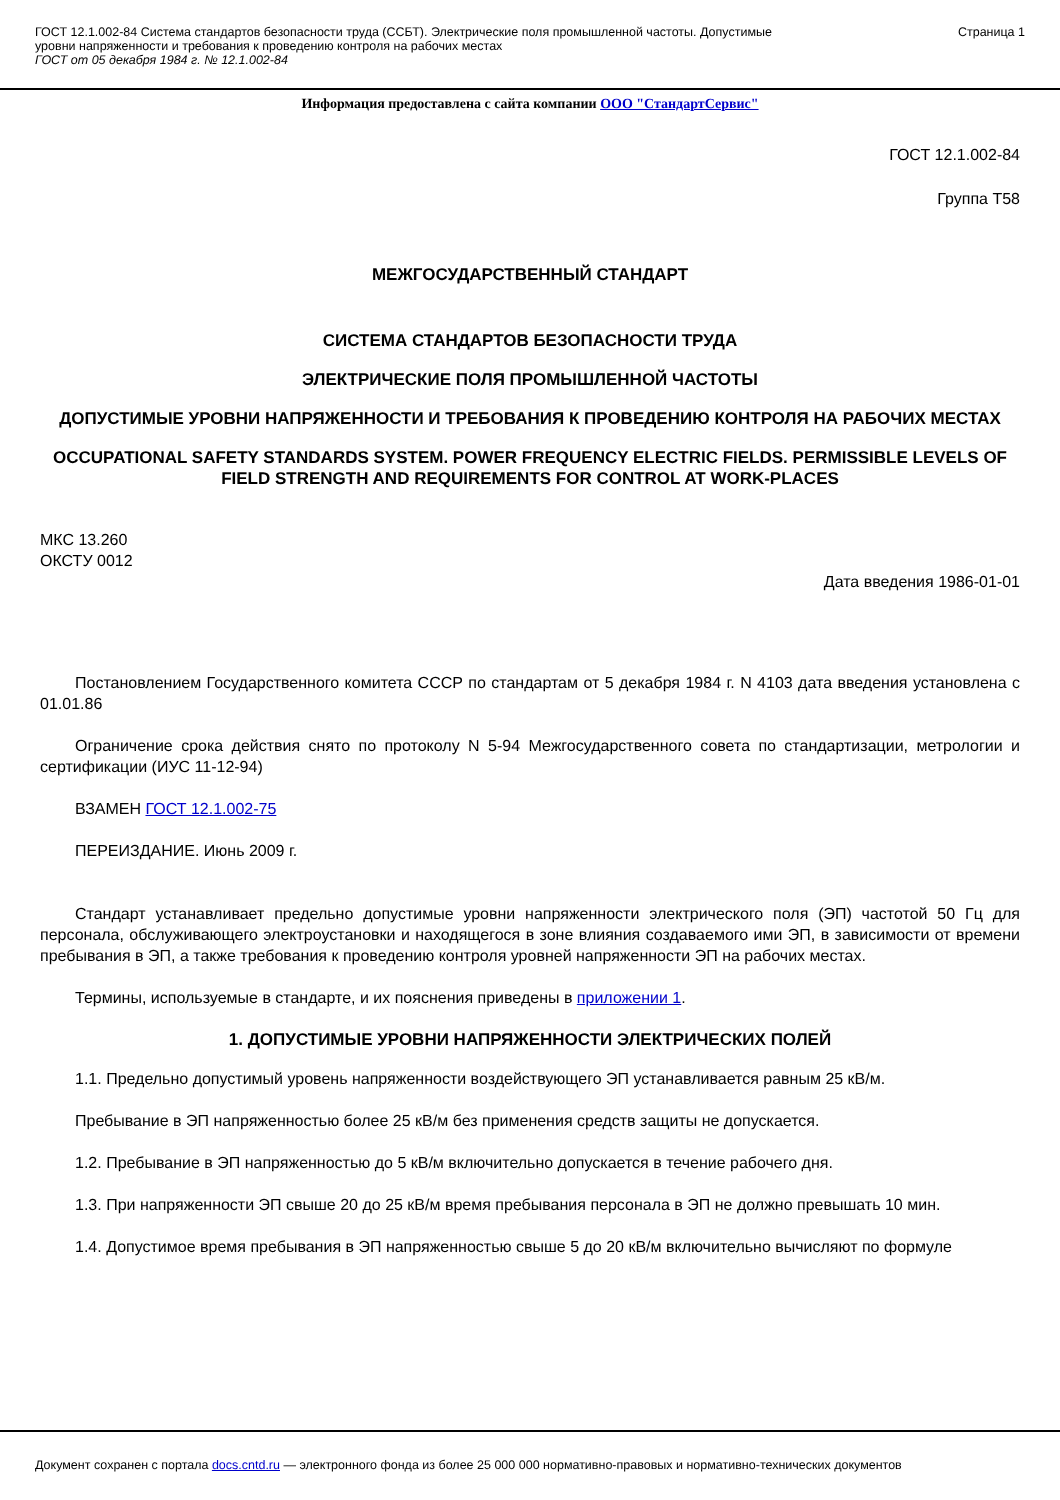ГОСТ 12.1.002-84 Система стандартов безопасности труда (ССБТ). Электрические поля промышленной частоты. Допустимые
уровни напряженности и требования к проведению контроля на рабочих местах
ГОСТ от 05 декабря 1984 г. № 12.1.002-84
Страница 1
Информация предоставлена с сайта компании ООО "СтандартСервис"
ГОСТ 12.1.002-84
Группа Т58
МЕЖГОСУДАРСТВЕННЫЙ СТАНДАРТ
СИСТЕМА СТАНДАРТОВ БЕЗОПАСНОСТИ ТРУДА
ЭЛЕКТРИЧЕСКИЕ ПОЛЯ ПРОМЫШЛЕННОЙ ЧАСТОТЫ
ДОПУСТИМЫЕ УРОВНИ НАПРЯЖЕННОСТИ И ТРЕБОВАНИЯ К ПРОВЕДЕНИЮ КОНТРОЛЯ НА РАБОЧИХ МЕСТАХ
OCCUPATIONAL SAFETY STANDARDS SYSTEM. POWER FREQUENCY ELECTRIC FIELDS. PERMISSIBLE LEVELS OF FIELD STRENGTH AND REQUIREMENTS FOR CONTROL AT WORK-PLACES
МКС 13.260
ОКСТУ 0012
Дата введения 1986-01-01
Постановлением Государственного комитета СССР по стандартам от 5 декабря 1984 г. N 4103 дата введения установлена с 01.01.86
Ограничение срока действия снято по протоколу N 5-94 Межгосударственного совета по стандартизации, метрологии и сертификации (ИУС 11-12-94)
ВЗАМЕН ГОСТ 12.1.002-75
ПЕРЕИЗДАНИЕ. Июнь 2009 г.
Стандарт устанавливает предельно допустимые уровни напряженности электрического поля (ЭП) частотой 50 Гц для персонала, обслуживающего электроустановки и находящегося в зоне влияния создаваемого ими ЭП, в зависимости от времени пребывания в ЭП, а также требования к проведению контроля уровней напряженности ЭП на рабочих местах.
Термины, используемые в стандарте, и их пояснения приведены в приложении 1.
1. ДОПУСТИМЫЕ УРОВНИ НАПРЯЖЕННОСТИ ЭЛЕКТРИЧЕСКИХ ПОЛЕЙ
1.1. Предельно допустимый уровень напряженности воздействующего ЭП устанавливается равным 25 кВ/м.
Пребывание в ЭП напряженностью более 25 кВ/м без применения средств защиты не допускается.
1.2. Пребывание в ЭП напряженностью до 5 кВ/м включительно допускается в течение рабочего дня.
1.3. При напряженности ЭП свыше 20 до 25 кВ/м время пребывания персонала в ЭП не должно превышать 10 мин.
1.4. Допустимое время пребывания в ЭП напряженностью свыше 5 до 20 кВ/м включительно вычисляют по формуле
Документ сохранен с портала docs.cntd.ru — электронного фонда из более 25 000 000 нормативно-правовых и нормативно-технических документов